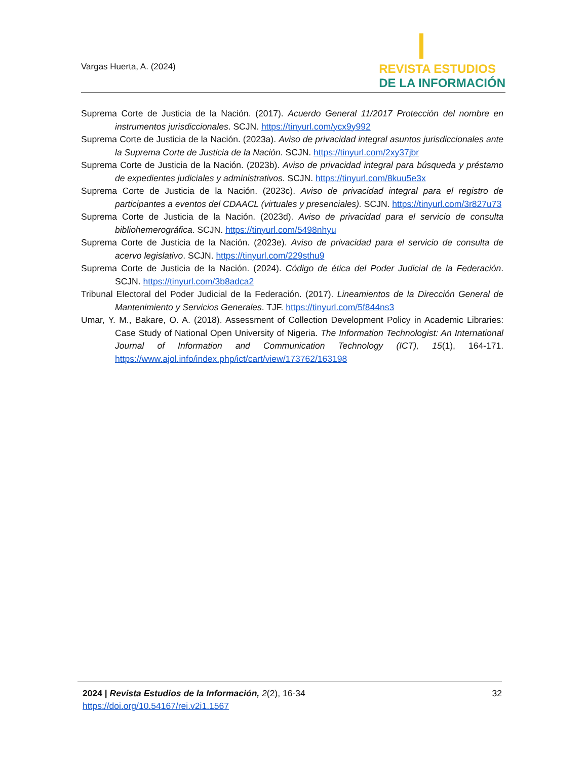Vargas Huerta, A. (2024)
REVISTA ESTUDIOS
DE LA INFORMACIÓN
Suprema Corte de Justicia de la Nación. (2017). Acuerdo General 11/2017 Protección del nombre en instrumentos jurisdiccionales. SCJN. https://tinyurl.com/ycx9y992
Suprema Corte de Justicia de la Nación. (2023a). Aviso de privacidad integral asuntos jurisdiccionales ante la Suprema Corte de Justicia de la Nación. SCJN. https://tinyurl.com/2xy37jbr
Suprema Corte de Justicia de la Nación. (2023b). Aviso de privacidad integral para búsqueda y préstamo de expedientes judiciales y administrativos. SCJN. https://tinyurl.com/8kuu5e3x
Suprema Corte de Justicia de la Nación. (2023c). Aviso de privacidad integral para el registro de participantes a eventos del CDAACL (virtuales y presenciales). SCJN. https://tinyurl.com/3r827u73
Suprema Corte de Justicia de la Nación. (2023d). Aviso de privacidad para el servicio de consulta bibliohemerográfica. SCJN. https://tinyurl.com/5498nhyu
Suprema Corte de Justicia de la Nación. (2023e). Aviso de privacidad para el servicio de consulta de acervo legislativo. SCJN. https://tinyurl.com/229sthu9
Suprema Corte de Justicia de la Nación. (2024). Código de ética del Poder Judicial de la Federación. SCJN. https://tinyurl.com/3b8adca2
Tribunal Electoral del Poder Judicial de la Federación. (2017). Lineamientos de la Dirección General de Mantenimiento y Servicios Generales. TJF. https://tinyurl.com/5f844ns3
Umar, Y. M., Bakare, O. A. (2018). Assessment of Collection Development Policy in Academic Libraries: Case Study of National Open University of Nigeria. The Information Technologist: An International Journal of Information and Communication Technology (ICT), 15(1), 164-171. https://www.ajol.info/index.php/ict/cart/view/173762/163198
2024 | Revista Estudios de la Información, 2(2), 16-34
https://doi.org/10.54167/rei.v2i1.1567
32